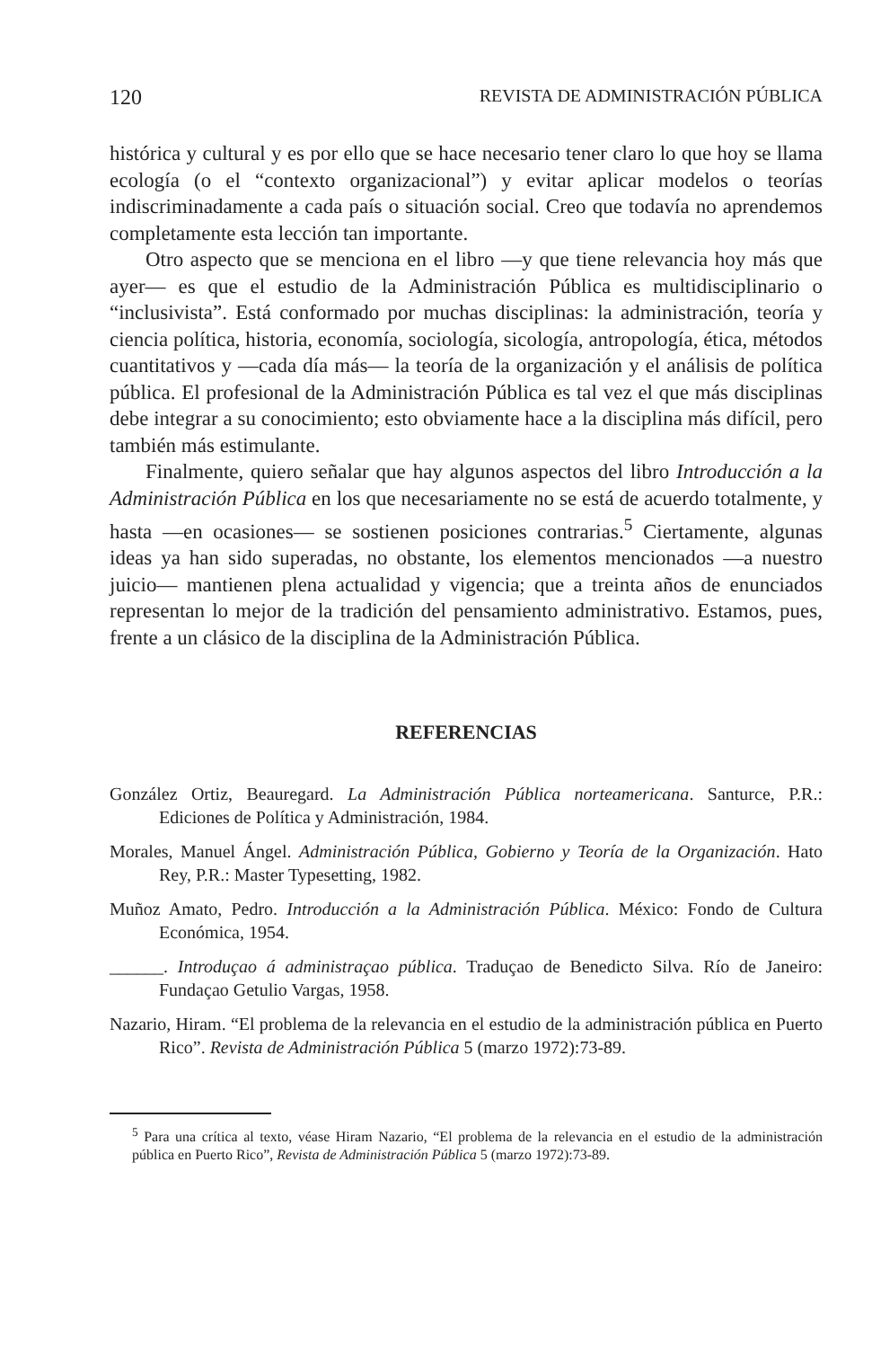120 REVISTA DE ADMINISTRACIÓN PÚBLICA
histórica y cultural y es por ello que se hace necesario tener claro lo que hoy se llama ecología (o el “contexto organizacional”) y evitar aplicar modelos o teorías indiscriminadamente a cada país o situación social. Creo que todavía no aprendemos completamente esta lección tan importante.
Otro aspecto que se menciona en el libro —y que tiene relevancia hoy más que ayer— es que el estudio de la Administración Pública es multidisciplinario o “inclusivista”. Está conformado por muchas disciplinas: la administración, teoría y ciencia política, historia, economía, sociología, sicología, antropología, ética, métodos cuantitativos y —cada día más— la teoría de la organización y el análisis de política pública. El profesional de la Administración Pública es tal vez el que más disciplinas debe integrar a su conocimiento; esto obviamente hace a la disciplina más difícil, pero también más estimulante.
Finalmente, quiero señalar que hay algunos aspectos del libro Introducción a la Administración Pública en los que necesariamente no se está de acuerdo totalmente, y hasta —en ocasiones— se sostienen posiciones contrarias.<sup>5</sup> Ciertamente, algunas ideas ya han sido superadas, no obstante, los elementos mencionados —a nuestro juicio— mantienen plena actualidad y vigencia; que a treinta años de enunciados representan lo mejor de la tradición del pensamiento administrativo. Estamos, pues, frente a un clásico de la disciplina de la Administración Pública.
REFERENCIAS
González Ortiz, Beauregard. La Administración Pública norteamericana. Santurce, P.R.: Ediciones de Política y Administración, 1984.
Morales, Manuel Ángel. Administración Pública, Gobierno y Teoría de la Organización. Hato Rey, P.R.: Master Typesetting, 1982.
Muñoz Amato, Pedro. Introducción a la Administración Pública. México: Fondo de Cultura Económica, 1954.
______. Introduçao á administraçao pública. Traduçao de Benedicto Silva. Río de Janeiro: Fundaçao Getulio Vargas, 1958.
Nazario, Hiram. “El problema de la relevancia en el estudio de la administración pública en Puerto Rico”. Revista de Administración Pública 5 (marzo 1972):73-89.
<sup>5</sup> Para una crítica al texto, véase Hiram Nazario, “El problema de la relevancia en el estudio de la administración pública en Puerto Rico”, Revista de Administración Pública 5 (marzo 1972):73-89.